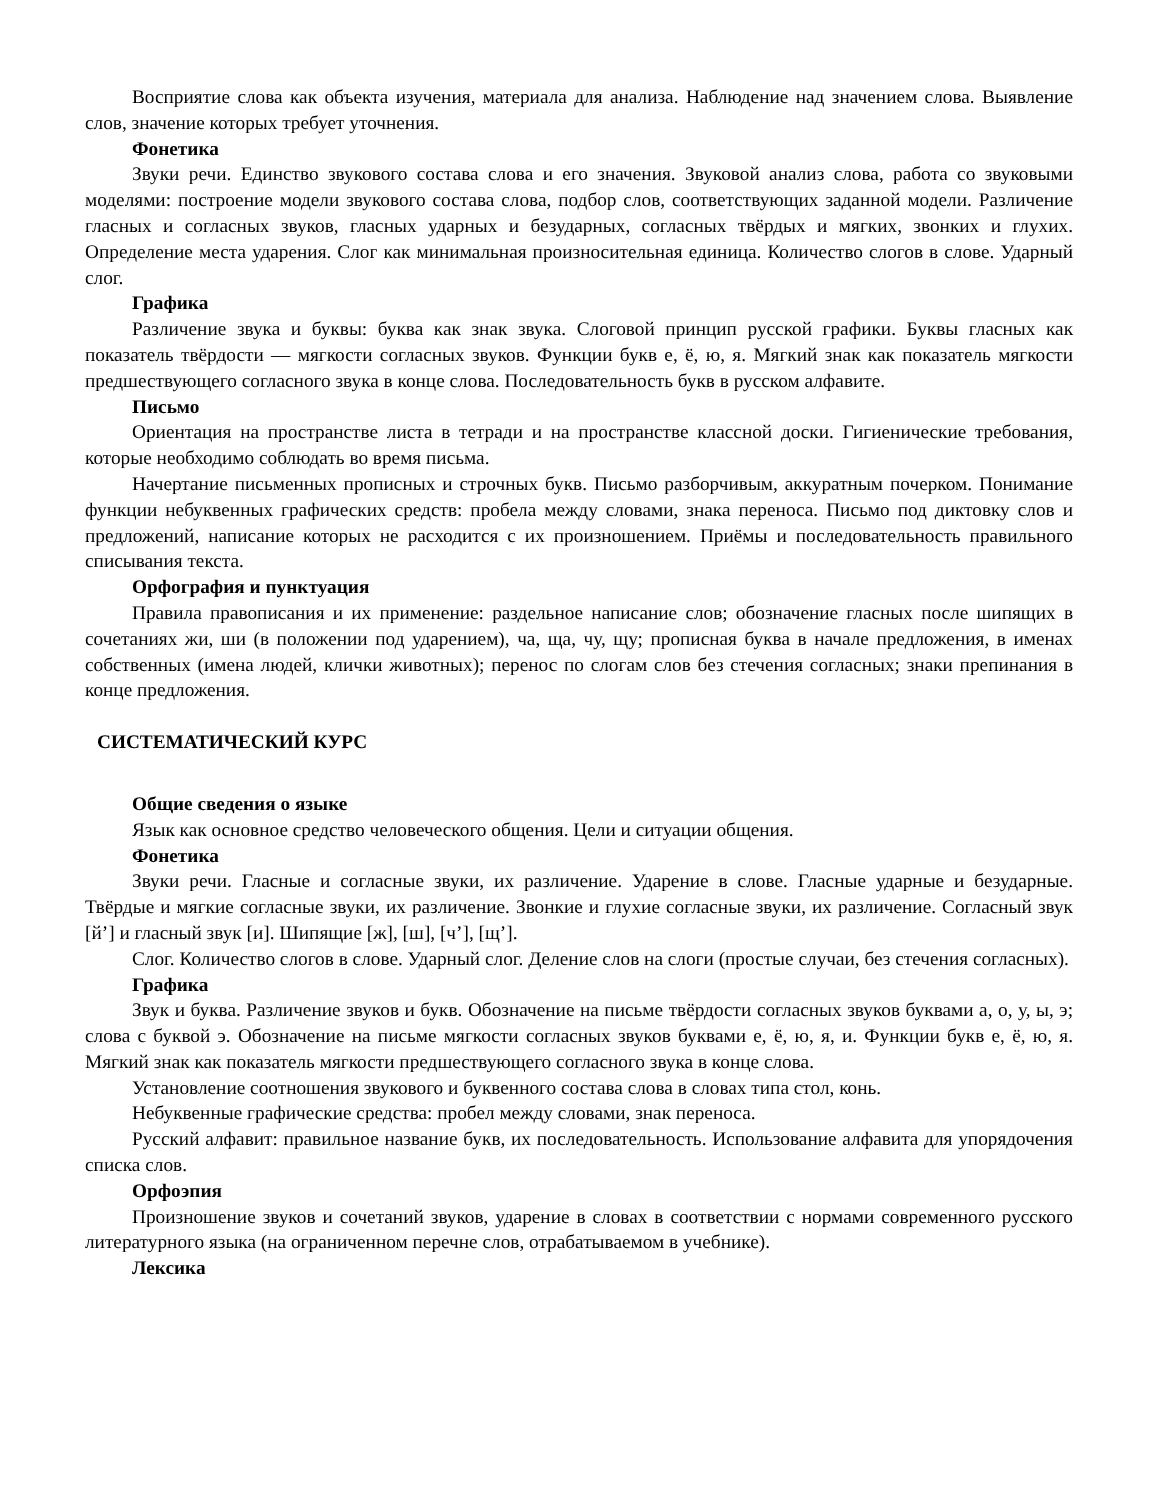Восприятие слова как объекта изучения, материала для анализа. Наблюдение над значением слова. Выявление слов, значение которых требует уточнения.
Фонетика
Звуки речи. Единство звукового состава слова и его значения. Звуковой анализ слова, работа со звуковыми моделями: построение модели звукового состава слова, подбор слов, соответствующих заданной модели. Различение гласных и согласных звуков, гласных ударных и безударных, согласных твёрдых и мягких, звонких и глухих. Определение места ударения. Слог как минимальная произносительная единица. Количество слогов в слове. Ударный слог.
Графика
Различение звука и буквы: буква как знак звука. Слоговой принцип русской графики. Буквы гласных как показатель твёрдости — мягкости согласных звуков. Функции букв е, ё, ю, я. Мягкий знак как показатель мягкости предшествующего согласного звука в конце слова. Последовательность букв в русском алфавите.
Письмо
Ориентация на пространстве листа в тетради и на пространстве классной доски. Гигиенические требования, которые необходимо соблюдать во время письма.
Начертание письменных прописных и строчных букв. Письмо разборчивым, аккуратным почерком. Понимание функции небуквенных графических средств: пробела между словами, знака переноса. Письмо под диктовку слов и предложений, написание которых не расходится с их произношением. Приёмы и последовательность правильного списывания текста.
Орфография и пунктуация
Правила правописания и их применение: раздельное написание слов; обозначение гласных после шипящих в сочетаниях жи, ши (в положении под ударением), ча, ща, чу, щу; прописная буква в начале предложения, в именах собственных (имена людей, клички животных); перенос по слогам слов без стечения согласных; знаки препинания в конце предложения.
СИСТЕМАТИЧЕСКИЙ КУРС
Общие сведения о языке
Язык как основное средство человеческого общения. Цели и ситуации общения.
Фонетика
Звуки речи. Гласные и согласные звуки, их различение. Ударение в слове. Гласные ударные и безударные. Твёрдые и мягкие согласные звуки, их различение. Звонкие и глухие согласные звуки, их различение. Согласный звук [й’] и гласный звук [и]. Шипящие [ж], [ш], [ч’], [щ’].
Слог. Количество слогов в слове. Ударный слог. Деление слов на слоги (простые случаи, без стечения согласных).
Графика
Звук и буква. Различение звуков и букв. Обозначение на письме твёрдости согласных звуков буквами а, о, у, ы, э; слова с буквой э. Обозначение на письме мягкости согласных звуков буквами е, ё, ю, я, и. Функции букв е, ё, ю, я. Мягкий знак как показатель мягкости предшествующего согласного звука в конце слова.
Установление соотношения звукового и буквенного состава слова в словах типа стол, конь.
Небуквенные графические средства: пробел между словами, знак переноса.
Русский алфавит: правильное название букв, их последовательность. Использование алфавита для упорядочения списка слов.
Орфоэпия
Произношение звуков и сочетаний звуков, ударение в словах в соответствии с нормами современного русского литературного языка (на ограниченном перечне слов, отрабатываемом в учебнике).
Лексика